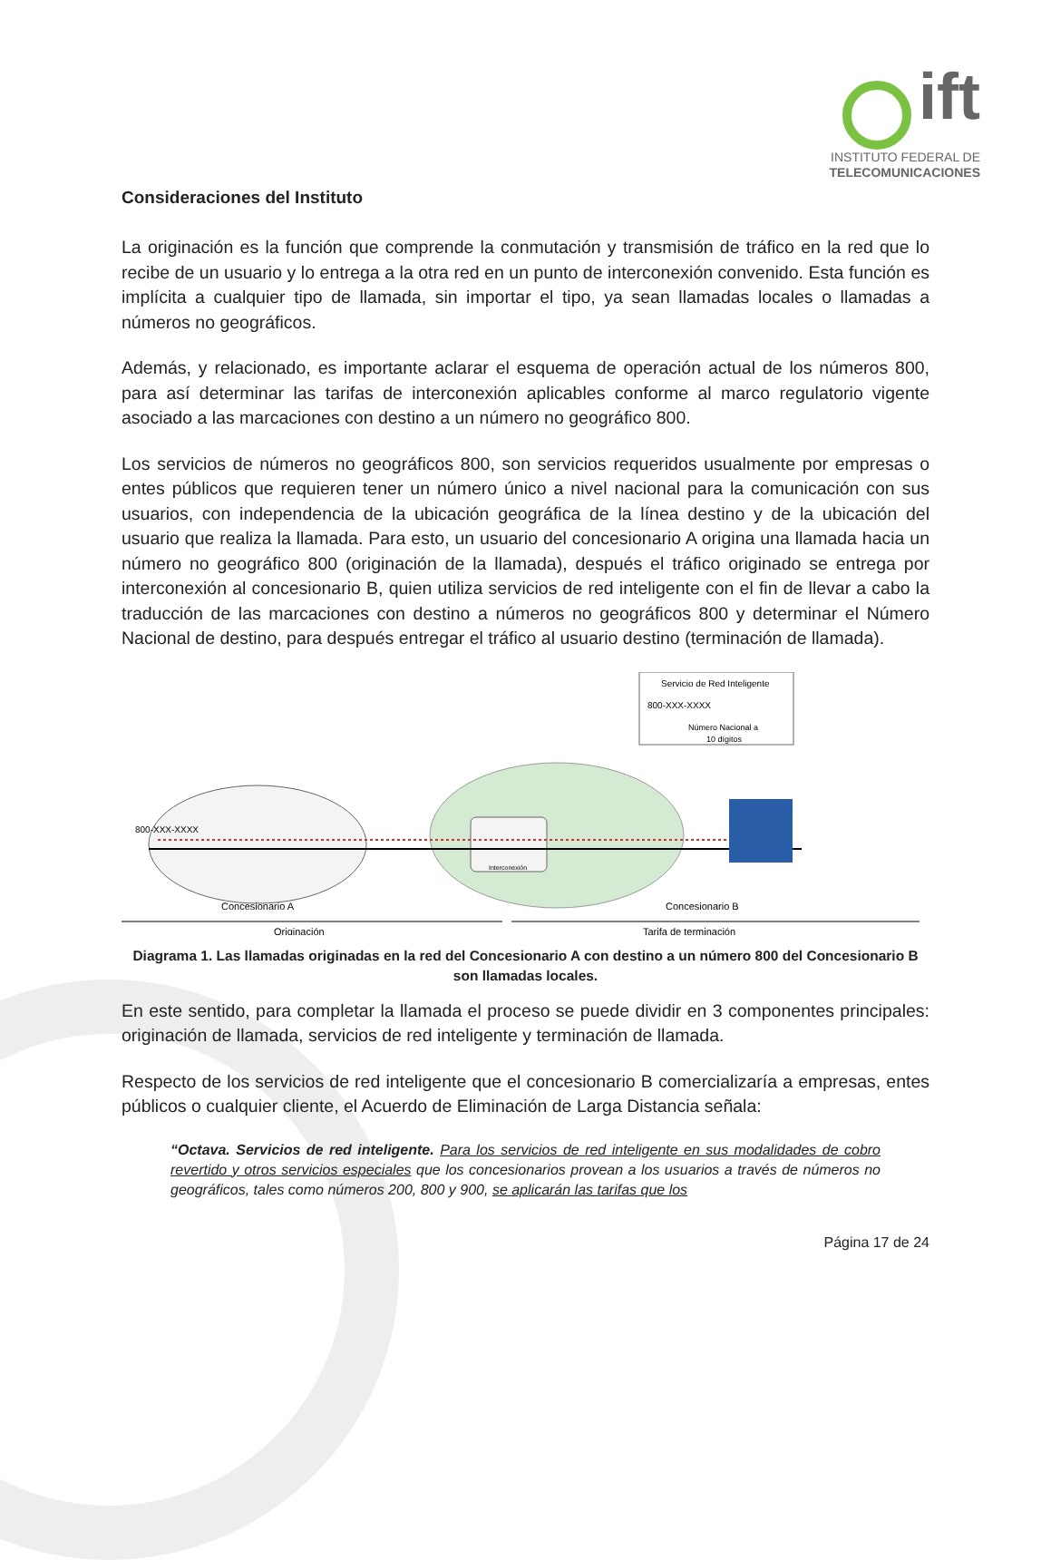ift
INSTITUTO FEDERAL DE
TELECOMUNICACIONES
Consideraciones del Instituto
La originación es la función que comprende la conmutación y transmisión de tráfico en la red que lo recibe de un usuario y lo entrega a la otra red en un punto de interconexión convenido. Esta función es implícita a cualquier tipo de llamada, sin importar el tipo, ya sean llamadas locales o llamadas a números no geográficos.
Además, y relacionado, es importante aclarar el esquema de operación actual de los números 800, para así determinar las tarifas de interconexión aplicables conforme al marco regulatorio vigente asociado a las marcaciones con destino a un número no geográfico 800.
Los servicios de números no geográficos 800, son servicios requeridos usualmente por empresas o entes públicos que requieren tener un número único a nivel nacional para la comunicación con sus usuarios, con independencia de la ubicación geográfica de la línea destino y de la ubicación del usuario que realiza la llamada. Para esto, un usuario del concesionario A origina una llamada hacia un número no geográfico 800 (originación de la llamada), después el tráfico originado se entrega por interconexión al concesionario B, quien utiliza servicios de red inteligente con el fin de llevar a cabo la traducción de las marcaciones con destino a números no geográficos 800 y determinar el Número Nacional de destino, para después entregar el tráfico al usuario destino (terminación de llamada).
Servicio de Red Inteligente
800-XXX-XXXX
Número Nacional a
10 dígitos
800-XXX-XXXX
Interconexión
Concesionario A
Concesionario B
Originación
Tarifa de terminación
Diagrama 1. Las llamadas originadas en la red del Concesionario A con destino a un número 800 del Concesionario B son llamadas locales.
En este sentido, para completar la llamada el proceso se puede dividir en 3 componentes principales: originación de llamada, servicios de red inteligente y terminación de llamada.
Respecto de los servicios de red inteligente que el concesionario B comercializaría a empresas, entes públicos o cualquier cliente, el Acuerdo de Eliminación de Larga Distancia señala:
“Octava. Servicios de red inteligente. Para los servicios de red inteligente en sus modalidades de cobro revertido y otros servicios especiales que los concesionarios provean a los usuarios a través de números no geográficos, tales como números 200, 800 y 900, se aplicarán las tarifas que los
Página 17 de 24